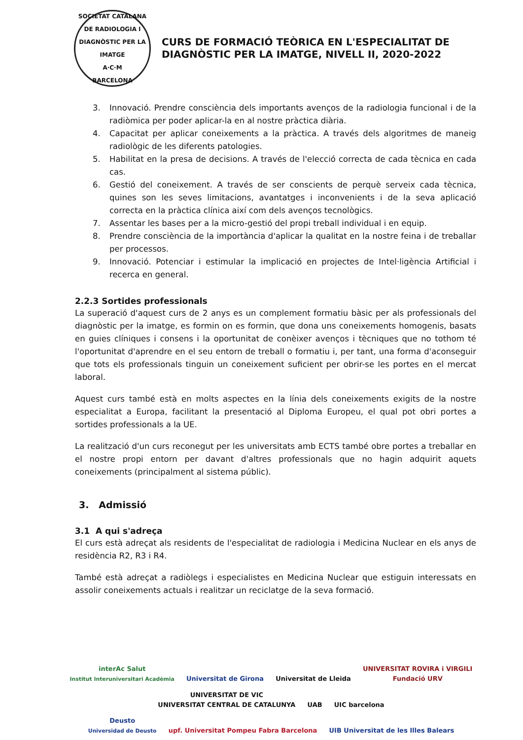SOCIETAT CATALANA DE RADIOLOGIA I DIAGNÒSTIC PER LA IMATGE
A·C·M
BARCELONA
CURS DE FORMACIÓ TEÒRICA EN L'ESPECIALITAT DE
DIAGNÒSTIC PER LA IMATGE, NIVELL II, 2020-2022
3. Innovació. Prendre consciència dels importants avenços de la radiologia funcional i de la radiòmica per poder aplicar-la en al nostre pràctica diària.
4. Capacitat per aplicar coneixements a la pràctica. A través dels algoritmes de maneig radiològic de les diferents patologies.
5. Habilitat en la presa de decisions. A través de l'elecció correcta de cada tècnica en cada cas.
6. Gestió del coneixement. A través de ser conscients de perquè serveix cada tècnica, quines son les seves limitacions, avantatges i inconvenients i de la seva aplicació correcta en la pràctica clínica així com dels avenços tecnològics.
7. Assentar les bases per a la micro-gestió del propi treball individual i en equip.
8. Prendre consciència de la importància d'aplicar la qualitat en la nostre feina i de treballar per processos.
9. Innovació. Potenciar i estimular la implicació en projectes de Intel·ligència Artificial i recerca en general.
2.2.3 Sortides professionals
La superació d'aquest curs de 2 anys es un complement formatiu bàsic per als professionals del diagnòstic per la imatge, es formin on es formin, que dona uns coneixements homogenis, basats en guies clíniques i consens i la oportunitat de conèixer avenços i tècniques que no tothom té l'oportunitat d'aprendre en el seu entorn de treball o formatiu i, per tant, una forma d'aconseguir que tots els professionals tinguin un coneixement suficient per obrir-se les portes en el mercat laboral.
Aquest curs també està en molts aspectes en la línia dels coneixements exigits de la nostre especialitat a Europa, facilitant la presentació al Diploma Europeu, el qual pot obri portes a sortides professionals a la UE.
La realització d'un curs reconegut per les universitats amb ECTS també obre portes a treballar en el nostre propi entorn per davant d'altres professionals que no hagin adquirit aquets coneixements (principalment al sistema públic).
3. Admissió
3.1 A qui s'adreça
El curs està adreçat als residents de l'especialitat de radiologia i Medicina Nuclear en els anys de residència R2, R3 i R4.
També està adreçat a radiòlegs i especialistes en Medicina Nuclear que estiguin interessats en assolir coneixements actuals i realitzar un reciclatge de la seva formació.
interAc Salut
Institut Interuniversitari Acadèmia Universitat de Girona Universitat de Lleida UNIVERSITAT ROVIRA i VIRGILI
Fundació URV UNIVERSITAT DE VIC
UNIVERSITAT CENTRAL DE CATALUNYA UAB UIC barcelona
Deusto
Universidad de Deusto upf. Universitat Pompeu Fabra Barcelona UIB Universitat de les Illes Balears